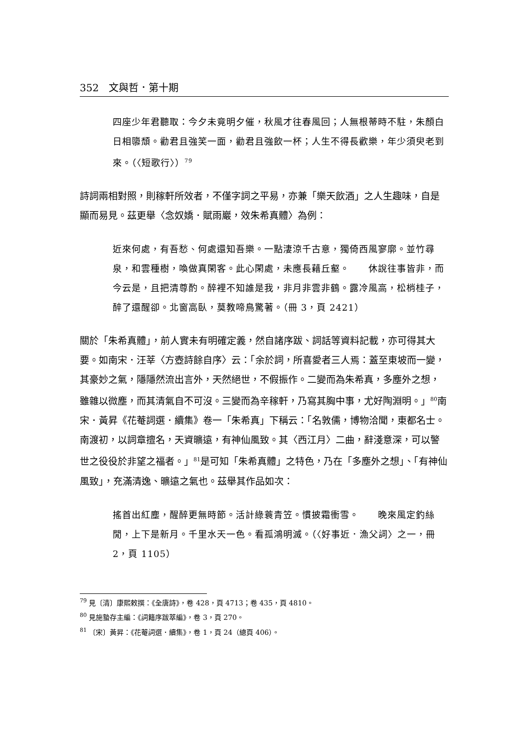352　文與哲．第十期
四座少年君聽取：今夕未竟明夕催，秋風才往春風回；人無根蒂時不駐，朱顏白日相隳頹。勸君且強笑一面，勸君且強飲一杯；人生不得長歡樂，年少須臾老到來。（〈短歌行〉）<sup>79</sup>
詩詞兩相對照，則稼軒所效者，不僅字詞之平易，亦兼「樂天飲酒」之人生趣味，自是顯而易見。茲更舉〈念奴嬌．賦雨巖，效朱希真體〉為例：
近來何處，有吾愁、何處還知吾樂。一點淒涼千古意，獨倚西風寥廓。並竹尋泉，和雲種樹，喚做真閑客。此心閑處，未應長藉丘壑。　　休說往事皆非，而今云是，且把清尊酌。醉裡不知誰是我，非月非雲非鶴。露冷風高，松梢桂子，醉了還醒卻。北窗高臥，莫教啼鳥驚著。（冊 3，頁 2421）
關於「朱希真體」，前人實未有明確定義，然自諸序跋、詞話等資料記載，亦可得其大要。如南宋．汪莘〈方壺詩餘自序〉云：「余於詞，所喜愛者三人焉：蓋至東坡而一變，其豪妙之氣，隱隱然流出言外，天然絕世，不假振作。二變而為朱希真，多塵外之想，雖雜以微塵，而其清氣自不可沒。三變而為辛稼軒，乃寫其胸中事，尤好陶淵明。」<sup>80</sup>南宋．黃昇《花菴詞選．續集》卷一「朱希真」下稱云：「名敦儒，博物洽聞，東都名士。南渡初，以詞章擅名，天資曠遠，有神仙風致。其〈西江月〉二曲，辭淺意深，可以警世之役役於非望之福者。」<sup>81</sup>是可知「朱希真體」之特色，乃在「多塵外之想」、「有神仙風致」，充滿清逸、曠遠之氣也。茲舉其作品如次：
搖首出紅塵，醒醉更無時節。活計綠蓑青笠。慣披霜衝雪。　　晚來風定釣絲閒，上下是新月。千里水天一色。看孤鴻明滅。（〈好事近．漁父詞〉之一，冊 2，頁 1105）
<sup>79</sup> 見〔清〕康熙敕撰：《全唐詩》，卷 428，頁 4713；卷 435，頁 4810。
<sup>80</sup> 見施蟄存主編：《詞籍序跋萃編》，卷 3，頁 270。
<sup>81</sup> 〔宋〕黃昇：《花菴詞選．續集》，卷 1，頁 24（總頁 406）。